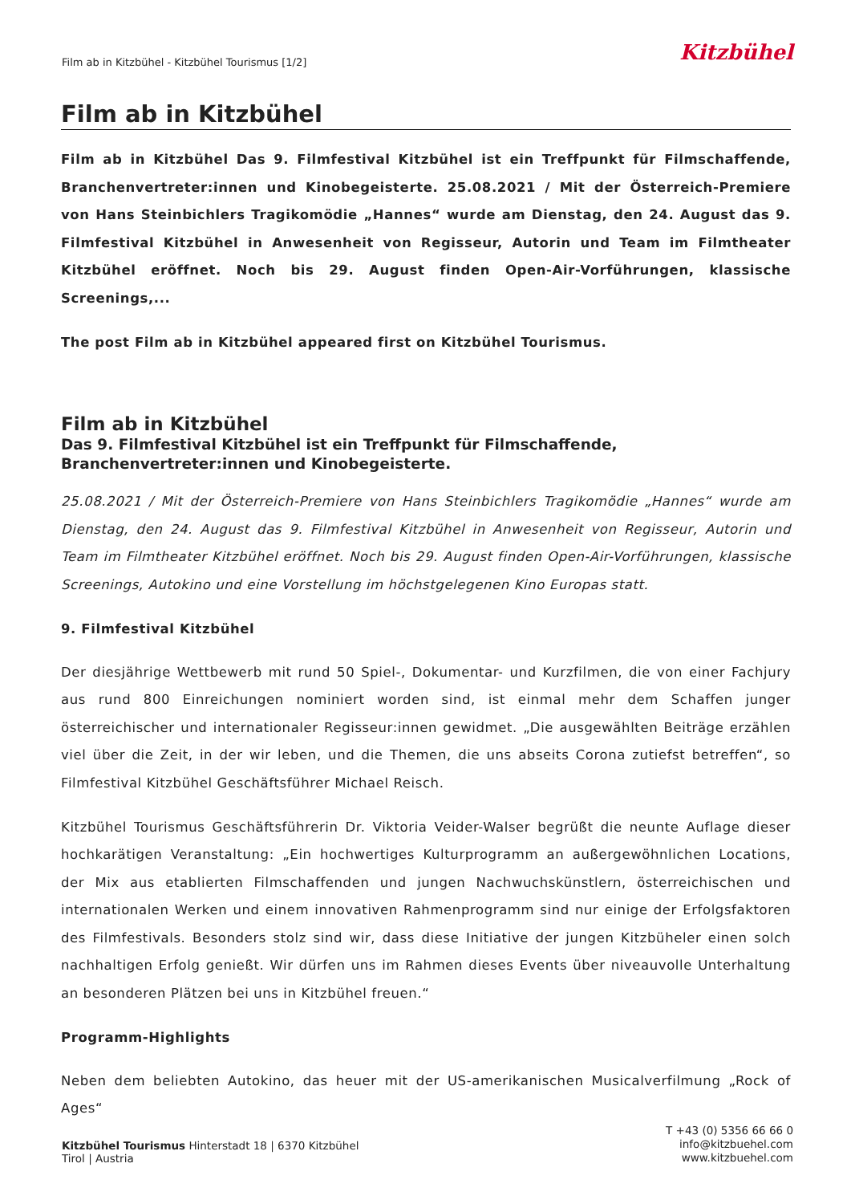Film ab in Kitzbühel - Kitzbühel Tourismus [1/2]
Kitzbühel
Film ab in Kitzbühel
Film ab in Kitzbühel Das 9. Filmfestival Kitzbühel ist ein Treffpunkt für Filmschaffende, Branchenvertreter:innen und Kinobegeisterte. 25.08.2021 / Mit der Österreich-Premiere von Hans Steinbichlers Tragikomödie „Hannes“ wurde am Dienstag, den 24. August das 9. Filmfestival Kitzbühel in Anwesenheit von Regisseur, Autorin und Team im Filmtheater Kitzbühel eröffnet. Noch bis 29. August finden Open-Air-Vorführungen, klassische Screenings,...
The post Film ab in Kitzbühel appeared first on Kitzbühel Tourismus.
Film ab in Kitzbühel
Das 9. Filmfestival Kitzbühel ist ein Treffpunkt für Filmschaffende, Branchenvertreter:innen und Kinobegeisterte.
25.08.2021 / Mit der Österreich-Premiere von Hans Steinbichlers Tragikomödie „Hannes“ wurde am Dienstag, den 24. August das 9. Filmfestival Kitzbühel in Anwesenheit von Regisseur, Autorin und Team im Filmtheater Kitzbühel eröffnet. Noch bis 29. August finden Open-Air-Vorführungen, klassische Screenings, Autokino und eine Vorstellung im höchstgelegenen Kino Europas statt.
9. Filmfestival Kitzbühel
Der diesjährige Wettbewerb mit rund 50 Spiel-, Dokumentar- und Kurzfilmen, die von einer Fachjury aus rund 800 Einreichungen nominiert worden sind, ist einmal mehr dem Schaffen junger österreichischer und internationaler Regisseur:innen gewidmet. „Die ausgewählten Beiträge erzählen viel über die Zeit, in der wir leben, und die Themen, die uns abseits Corona zutiefst betreffen“, so Filmfestival Kitzbühel Geschäftsführer Michael Reisch.
Kitzbühel Tourismus Geschäftsführerin Dr. Viktoria Veider-Walser begrüßt die neunte Auflage dieser hochkarätigen Veranstaltung: „Ein hochwertiges Kulturprogramm an außergewöhnlichen Locations, der Mix aus etablierten Filmschaffenden und jungen Nachwuchskünstlern, österreichischen und internationalen Werken und einem innovativen Rahmenprogramm sind nur einige der Erfolgsfaktoren des Filmfestivals. Besonders stolz sind wir, dass diese Initiative der jungen Kitzbüheler einen solch nachhaltigen Erfolg genießt. Wir dürfen uns im Rahmen dieses Events über niveauvolle Unterhaltung an besonderen Plätzen bei uns in Kitzbühel freuen.“
Programm-Highlights
Neben dem beliebten Autokino, das heuer mit der US-amerikanischen Musicalverfilmung „Rock of Ages“
Kitzbühel Tourismus Hinterstadt 18 | 6370 Kitzbühel
Tirol | Austria
T +43 (0) 5356 66 66 0
info@kitzbuehel.com
www.kitzbuehel.com